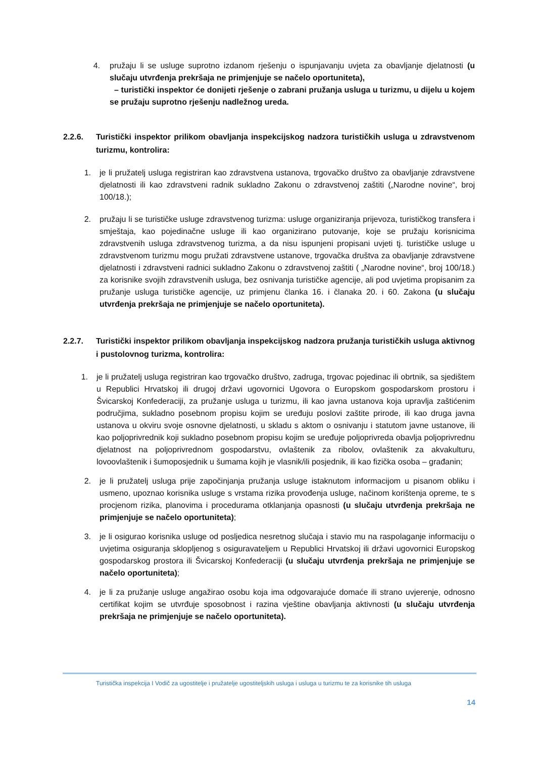4. pružaju li se usluge suprotno izdanom rješenju o ispunjavanju uvjeta za obavljanje djelatnosti (u slučaju utvrđenja prekršaja ne primjenjuje se načelo oportuniteta),
– turistički inspektor će donijeti rješenje o zabrani pružanja usluga u turizmu, u dijelu u kojem se pružaju suprotno rješenju nadležnog ureda.
2.2.6. Turistički inspektor prilikom obavljanja inspekcijskog nadzora turističkih usluga u zdravstvenom turizmu, kontrolira:
1. je li pružatelj usluga registriran kao zdravstvena ustanova, trgovačko društvo za obavljanje zdravstvene djelatnosti ili kao zdravstveni radnik sukladno Zakonu o zdravstvenoj zaštiti („Narodne novine“, broj 100/18.);
2. pružaju li se turističke usluge zdravstvenog turizma: usluge organiziranja prijevoza, turističkog transfera i smještaja, kao pojedinačne usluge ili kao organizirano putovanje, koje se pružaju korisnicima zdravstvenih usluga zdravstvenog turizma, a da nisu ispunjeni propisani uvjeti tj. turističke usluge u zdravstvenom turizmu mogu pružati zdravstvene ustanove, trgovačka društva za obavljanje zdravstvene djelatnosti i zdravstveni radnici sukladno Zakonu o zdravstvenoj zaštiti ( „Narodne novine“, broj 100/18.) za korisnike svojih zdravstvenih usluga, bez osnivanja turističke agencije, ali pod uvjetima propisanim za pružanje usluga turističke agencije, uz primjenu članka 16. i članaka 20. i 60. Zakona (u slučaju utvrđenja prekršaja ne primjenjuje se načelo oportuniteta).
2.2.7. Turistički inspektor prilikom obavljanja inspekcijskog nadzora pružanja turističkih usluga aktivnog i pustolovnog turizma, kontrolira:
1. je li pružatelj usluga registriran kao trgovačko društvo, zadruga, trgovac pojedinac ili obrtnik, sa sjedištem u Republici Hrvatskoj ili drugoj državi ugovornici Ugovora o Europskom gospodarskom prostoru i Švicarskoj Konfederaciji, za pružanje usluga u turizmu, ili kao javna ustanova koja upravlja zaštićenim područjima, sukladno posebnom propisu kojim se uređuju poslovi zaštite prirode, ili kao druga javna ustanova u okviru svoje osnovne djelatnosti, u skladu s aktom o osnivanju i statutom javne ustanove, ili kao poljoprivrednik koji sukladno posebnom propisu kojim se uređuje poljoprivreda obavlja poljoprivrednu djelatnost na poljoprivrednom gospodarstvu, ovlaštenik za ribolov, ovlaštenik za akvakulturu, lovoovlaštenik i šumoposjednik u šumama kojih je vlasnik/ili posjednik, ili kao fizička osoba – građanin;
2. je li pružatelj usluga prije započinjanja pružanja usluge istaknutom informacijom u pisanom obliku i usmeno, upoznao korisnika usluge s vrstama rizika provođenja usluge, načinom korištenja opreme, te s procjenom rizika, planovima i procedurama otklanjanja opasnosti (u slučaju utvrđenja prekršaja ne primjenjuje se načelo oportuniteta);
3. je li osigurao korisnika usluge od posljedica nesretnog slučaja i stavio mu na raspolaganje informaciju o uvjetima osiguranja sklopljenog s osiguravateljem u Republici Hrvatskoj ili državi ugovornici Europskog gospodarskog prostora ili Švicarskoj Konfederaciji (u slučaju utvrđenja prekršaja ne primjenjuje se načelo oportuniteta);
4. je li za pružanje usluge angažirao osobu koja ima odgovarajuće domaće ili strano uvjerenje, odnosno certifikat kojim se utvrđuje sposobnost i razina vještine obavljanja aktivnosti (u slučaju utvrđenja prekršaja ne primjenjuje se načelo oportuniteta).
Turistička inspekcija I Vodič za ugostitelje i pružatelje ugostiteljskih usluga i usluga u turizmu te za korisnike tih usluga
14